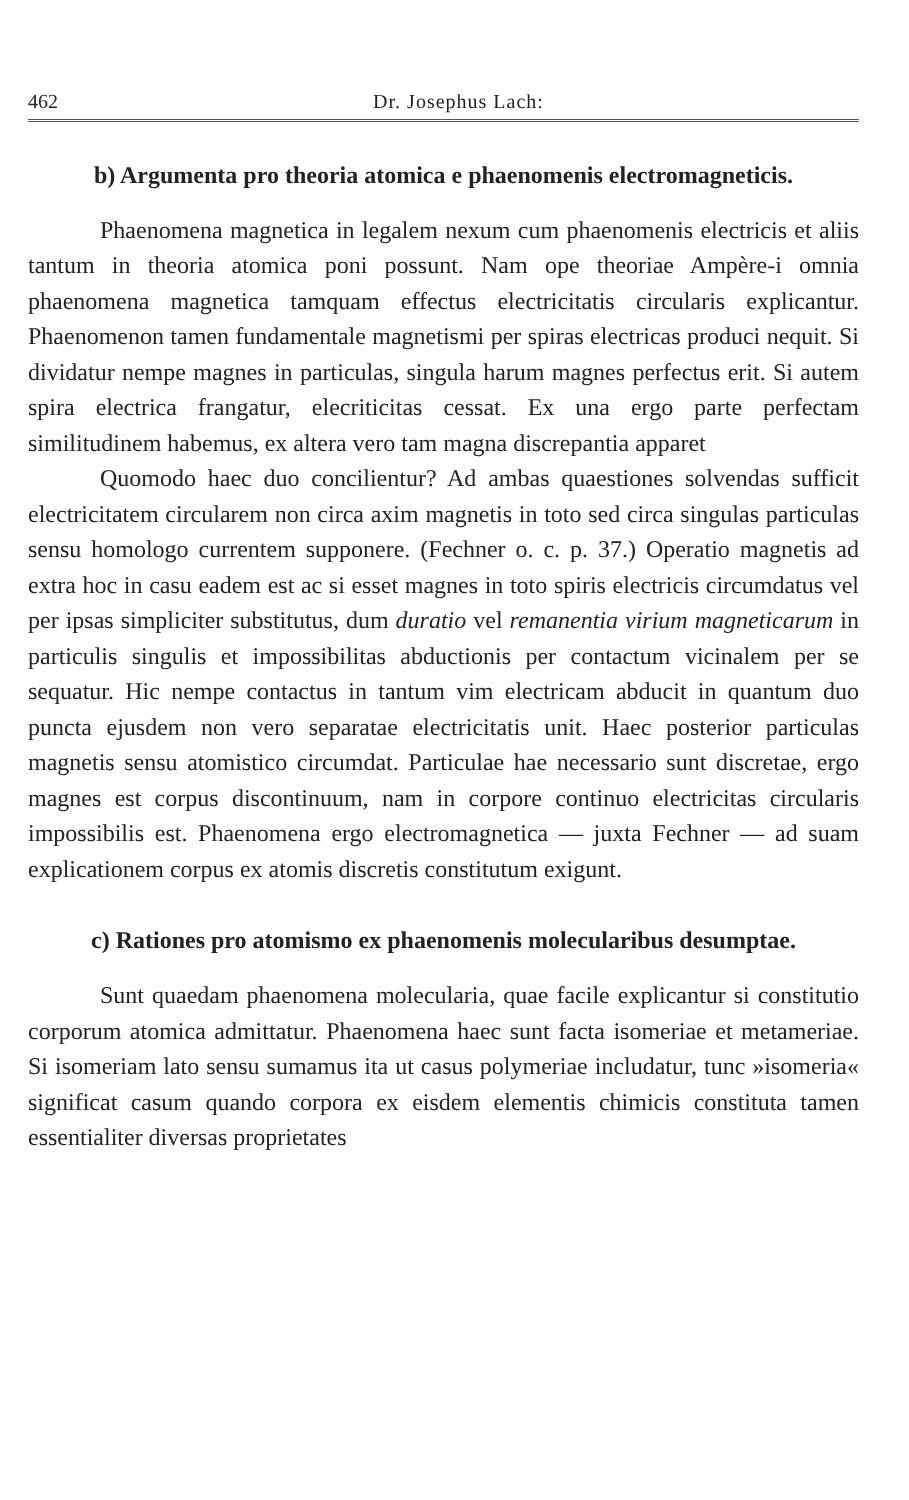462 Dr. Josephus Lach:
b) Argumenta pro theoria atomica e phaenomenis electromagneticis.
Phaenomena magnetica in legalem nexum cum phaenomenis electricis et aliis tantum in theoria atomica poni possunt. Nam ope theoriae Ampère-i omnia phaenomena magnetica tamquam effectus electricitatis circularis explicantur. Phaenomenon tamen fundamentale magnetismi per spiras electricas produci nequit. Si dividatur nempe magnes in particulas, singula harum magnes perfectus erit. Si autem spira electrica frangatur, elecriticitas cessat. Ex una ergo parte perfectam similitudinem habemus, ex altera vero tam magna discrepantia apparet
Quomodo haec duo concilientur? Ad ambas quaestiones solvendas sufficit electricitatem circularem non circa axim magnetis in toto sed circa singulas particulas sensu homologo currentem supponere. (Fechner o. c. p. 37.) Operatio magnetis ad extra hoc in casu eadem est ac si esset magnes in toto spiris electricis circumdatus vel per ipsas simpliciter substitutus, dum duratio vel remanentia virium magneticarum in particulis singulis et impossibilitas abductionis per contactum vicinalem per se sequatur. Hic nempe contactus in tantum vim electricam abducit in quantum duo puncta ejusdem non vero separatae electricitatis unit. Haec posterior particulas magnetis sensu atomistico circumdat. Particulae hae necessario sunt discretae, ergo magnes est corpus discontinuum, nam in corpore continuo electricitas circularis impossibilis est. Phaenomena ergo electromagnetica — juxta Fechner — ad suam explicationem corpus ex atomis discretis constitutum exigunt.
c) Rationes pro atomismo ex phaenomenis molecularibus desumptae.
Sunt quaedam phaenomena molecularia, quae facile explicantur si constitutio corporum atomica admittatur. Phaenomena haec sunt facta isomeriae et metameriae. Si isomeriam lato sensu sumamus ita ut casus polymeriae includatur, tunc »isomeria« significat casum quando corpora ex eisdem elementis chimicis constituta tamen essentialiter diversas proprietates